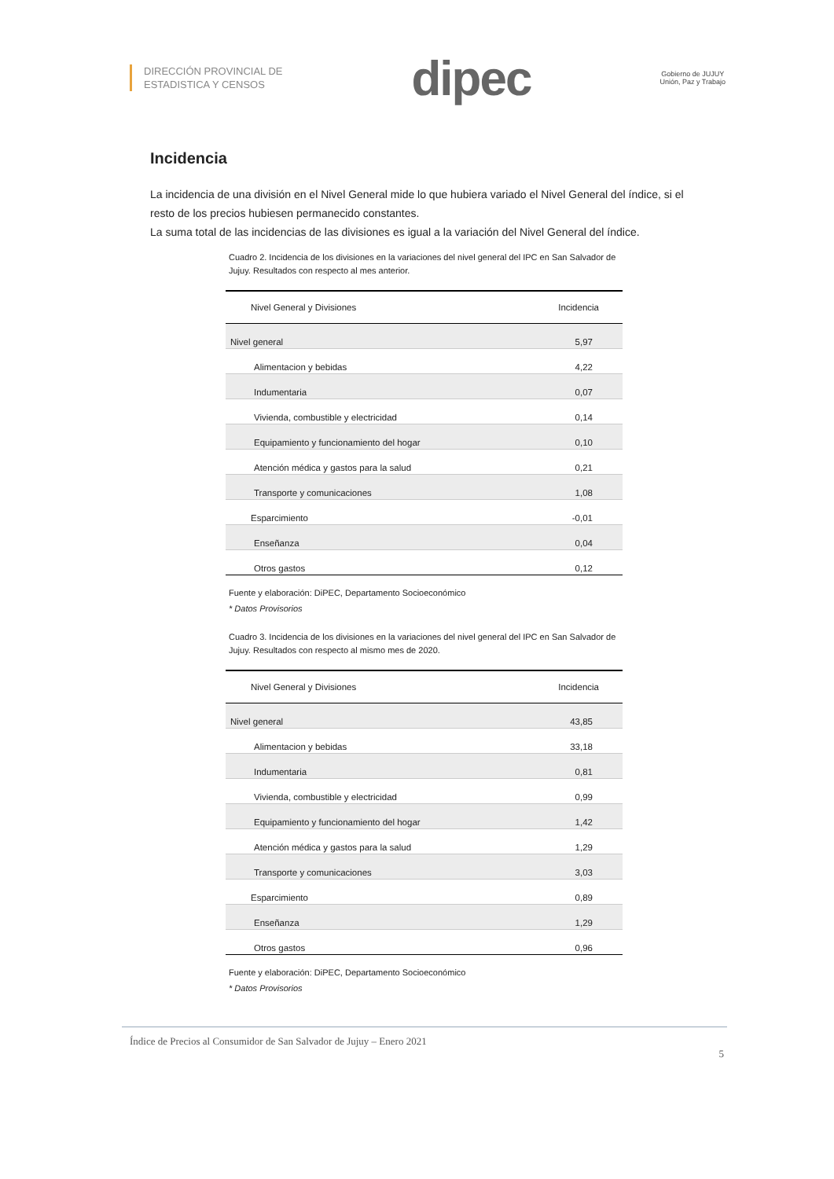DIRECCIÓN PROVINCIAL DE
ESTADISTICA Y CENSOS
dipec
Gobierno de JUJUY
Unión, Paz y Trabajo
Incidencia
La incidencia de una división en el Nivel General mide lo que hubiera variado el Nivel General del índice, si el resto de los precios hubiesen permanecido constantes.
La suma total de las incidencias de las divisiones es igual a la variación del Nivel General del índice.
Cuadro 2. Incidencia de los divisiones en la variaciones del nivel general del IPC en San Salvador de Jujuy. Resultados con respecto al mes anterior.
| Nivel General y Divisiones | Incidencia |
| --- | --- |
| Nivel general | 5,97 |
| Alimentacion y bebidas | 4,22 |
| Indumentaria | 0,07 |
| Vivienda, combustible y electricidad | 0,14 |
| Equipamiento y funcionamiento del hogar | 0,10 |
| Atención médica y gastos para la salud | 0,21 |
| Transporte y comunicaciones | 1,08 |
| Esparcimiento | -0,01 |
| Enseñanza | 0,04 |
| Otros gastos | 0,12 |
Fuente y elaboración: DiPEC, Departamento Socioeconómico
* Datos Provisorios
Cuadro 3. Incidencia de los divisiones en la variaciones del nivel general del IPC en San Salvador de Jujuy. Resultados con respecto al mismo mes de 2020.
| Nivel General y Divisiones | Incidencia |
| --- | --- |
| Nivel general | 43,85 |
| Alimentacion y bebidas | 33,18 |
| Indumentaria | 0,81 |
| Vivienda, combustible y electricidad | 0,99 |
| Equipamiento y funcionamiento del hogar | 1,42 |
| Atención médica y gastos para la salud | 1,29 |
| Transporte y comunicaciones | 3,03 |
| Esparcimiento | 0,89 |
| Enseñanza | 1,29 |
| Otros gastos | 0,96 |
Fuente y elaboración: DiPEC, Departamento Socioeconómico
* Datos Provisorios
Índice de Precios al Consumidor de San Salvador de Jujuy – Enero 2021
5